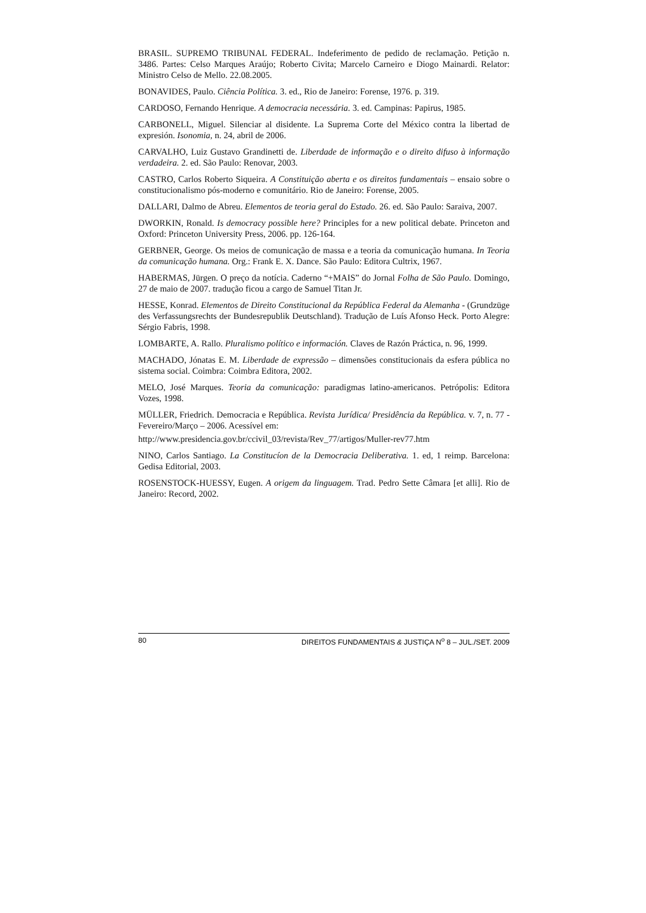BRASIL. SUPREMO TRIBUNAL FEDERAL. Indeferimento de pedido de reclamação. Petição n. 3486. Partes: Celso Marques Araújo; Roberto Civita; Marcelo Carneiro e Diogo Mainardi. Relator: Ministro Celso de Mello. 22.08.2005.
BONAVIDES, Paulo. Ciência Política. 3. ed., Rio de Janeiro: Forense, 1976. p. 319.
CARDOSO, Fernando Henrique. A democracia necessária. 3. ed. Campinas: Papirus, 1985.
CARBONELL, Miguel. Silenciar al disidente. La Suprema Corte del México contra la libertad de expresión. Isonomia, n. 24, abril de 2006.
CARVALHO, Luiz Gustavo Grandinetti de. Liberdade de informação e o direito difuso à informação verdadeira. 2. ed. São Paulo: Renovar, 2003.
CASTRO, Carlos Roberto Siqueira. A Constituição aberta e os direitos fundamentais – ensaio sobre o constitucionalismo pós-moderno e comunitário. Rio de Janeiro: Forense, 2005.
DALLARI, Dalmo de Abreu. Elementos de teoria geral do Estado. 26. ed. São Paulo: Saraiva, 2007.
DWORKIN, Ronald. Is democracy possible here? Principles for a new political debate. Princeton and Oxford: Princeton University Press, 2006. pp. 126-164.
GERBNER, George. Os meios de comunicação de massa e a teoria da comunicação humana. In Teoria da comunicação humana. Org.: Frank E. X. Dance. São Paulo: Editora Cultrix, 1967.
HABERMAS, Jürgen. O preço da notícia. Caderno “+MAIS” do Jornal Folha de São Paulo. Domingo, 27 de maio de 2007. tradução ficou a cargo de Samuel Titan Jr.
HESSE, Konrad. Elementos de Direito Constitucional da República Federal da Alemanha - (Grundzüge des Verfassungsrechts der Bundesrepublik Deutschland). Tradução de Luís Afonso Heck. Porto Alegre: Sérgio Fabris, 1998.
LOMBARTE, A. Rallo. Pluralismo político e información. Claves de Razón Práctica, n. 96, 1999.
MACHADO, Jónatas E. M. Liberdade de expressão – dimensões constitucionais da esfera pública no sistema social. Coimbra: Coimbra Editora, 2002.
MELO, José Marques. Teoria da comunicação: paradigmas latino-americanos. Petrópolis: Editora Vozes, 1998.
MÜLLER, Friedrich. Democracia e República. Revista Jurídica/ Presidência da República. v. 7, n. 77 - Fevereiro/Março – 2006. Acessível em:
http://www.presidencia.gov.br/ccivil_03/revista/Rev_77/artigos/Muller-rev77.htm
NINO, Carlos Santiago. La Constitucíon de la Democracia Deliberativa. 1. ed, 1 reimp. Barcelona: Gedisa Editorial, 2003.
ROSENSTOCK-HUESSY, Eugen. A origem da linguagem. Trad. Pedro Sette Câmara [et alli]. Rio de Janeiro: Record, 2002.
80 DIREITOS FUNDAMENTAIS & JUSTIÇA N<sup>o</sup> 8 – JUL./SET. 2009